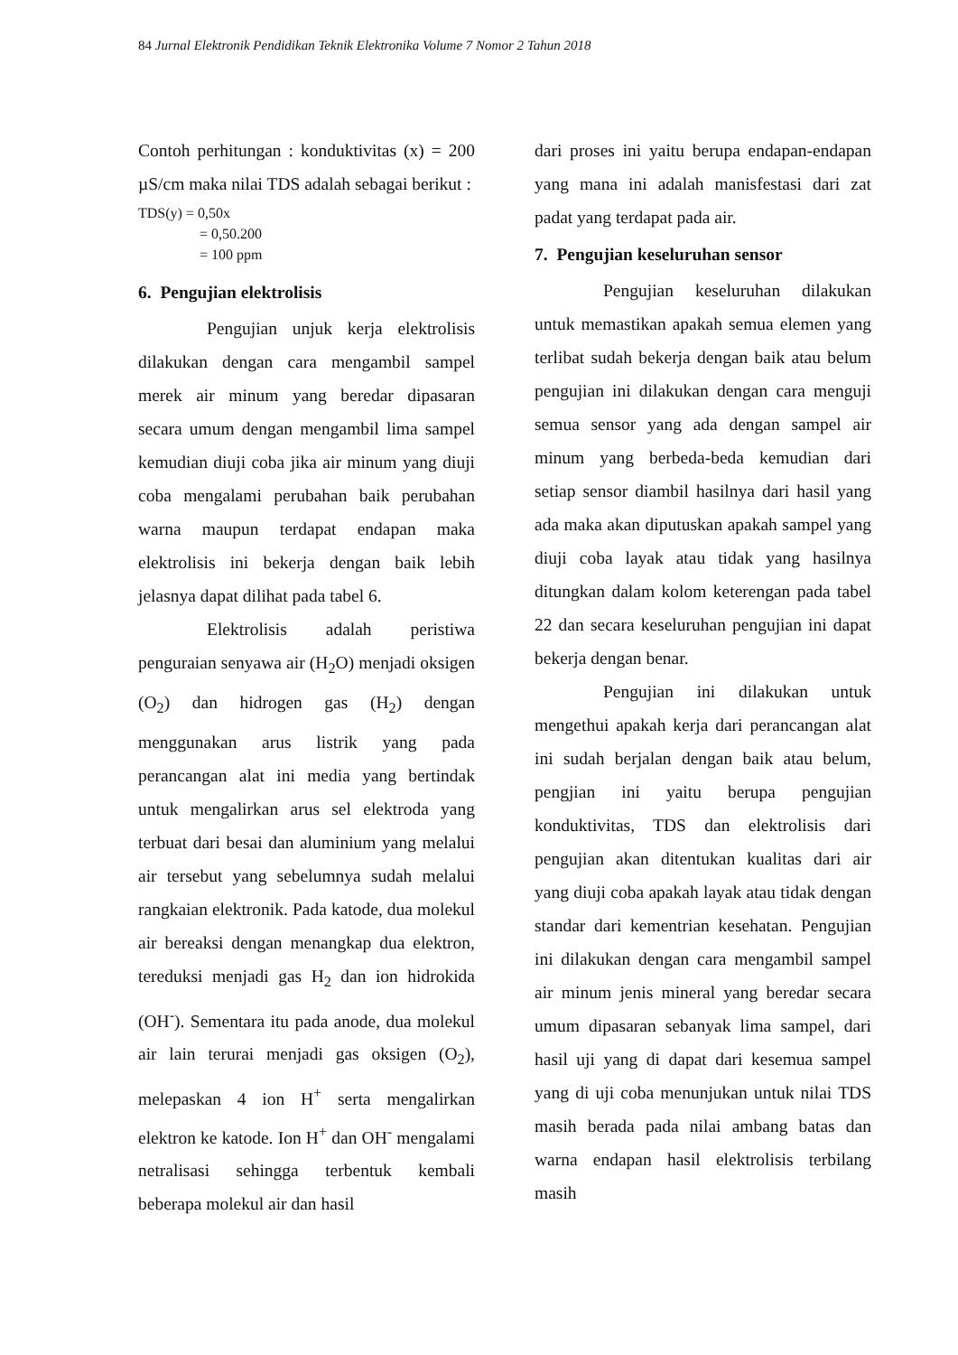84 Jurnal Elektronik Pendidikan Teknik Elektronika Volume 7 Nomor 2 Tahun 2018
Contoh perhitungan : konduktivitas (x) = 200 µS/cm maka nilai TDS adalah sebagai berikut :
TDS(y) = 0,50x
= 0,50.200
= 100 ppm
6. Pengujian elektrolisis
Pengujian unjuk kerja elektrolisis dilakukan dengan cara mengambil sampel merek air minum yang beredar dipasaran secara umum dengan mengambil lima sampel kemudian diuji coba jika air minum yang diuji coba mengalami perubahan baik perubahan warna maupun terdapat endapan maka elektrolisis ini bekerja dengan baik lebih jelasnya dapat dilihat pada tabel 6.
Elektrolisis adalah peristiwa penguraian senyawa air (H<sub>2</sub>O) menjadi oksigen (O<sub>2</sub>) dan hidrogen gas (H<sub>2</sub>) dengan menggunakan arus listrik yang pada perancangan alat ini media yang bertindak untuk mengalirkan arus sel elektroda yang terbuat dari besai dan aluminium yang melalui air tersebut yang sebelumnya sudah melalui rangkaian elektronik. Pada katode, dua molekul air bereaksi dengan menangkap dua elektron, tereduksi menjadi gas H<sub>2</sub> dan ion hidrokida (OH<sup>-</sup>). Sementara itu pada anode, dua molekul air lain terurai menjadi gas oksigen (O<sub>2</sub>), melepaskan 4 ion H<sup>+</sup> serta mengalirkan elektron ke katode. Ion H<sup>+</sup> dan OH<sup>-</sup> mengalami netralisasi sehingga terbentuk kembali beberapa molekul air dan hasil
dari proses ini yaitu berupa endapan-endapan yang mana ini adalah manisfestasi dari zat padat yang terdapat pada air.
7. Pengujian keseluruhan sensor
Pengujian keseluruhan dilakukan untuk memastikan apakah semua elemen yang terlibat sudah bekerja dengan baik atau belum pengujian ini dilakukan dengan cara menguji semua sensor yang ada dengan sampel air minum yang berbeda-beda kemudian dari setiap sensor diambil hasilnya dari hasil yang ada maka akan diputuskan apakah sampel yang diuji coba layak atau tidak yang hasilnya ditungkan dalam kolom keterengan pada tabel 22 dan secara keseluruhan pengujian ini dapat bekerja dengan benar.
Pengujian ini dilakukan untuk mengethui apakah kerja dari perancangan alat ini sudah berjalan dengan baik atau belum, pengjian ini yaitu berupa pengujian konduktivitas, TDS dan elektrolisis dari pengujian akan ditentukan kualitas dari air yang diuji coba apakah layak atau tidak dengan standar dari kementrian kesehatan. Pengujian ini dilakukan dengan cara mengambil sampel air minum jenis mineral yang beredar secara umum dipasaran sebanyak lima sampel, dari hasil uji yang di dapat dari kesemua sampel yang di uji coba menunjukan untuk nilai TDS masih berada pada nilai ambang batas dan warna endapan hasil elektrolisis terbilang masih